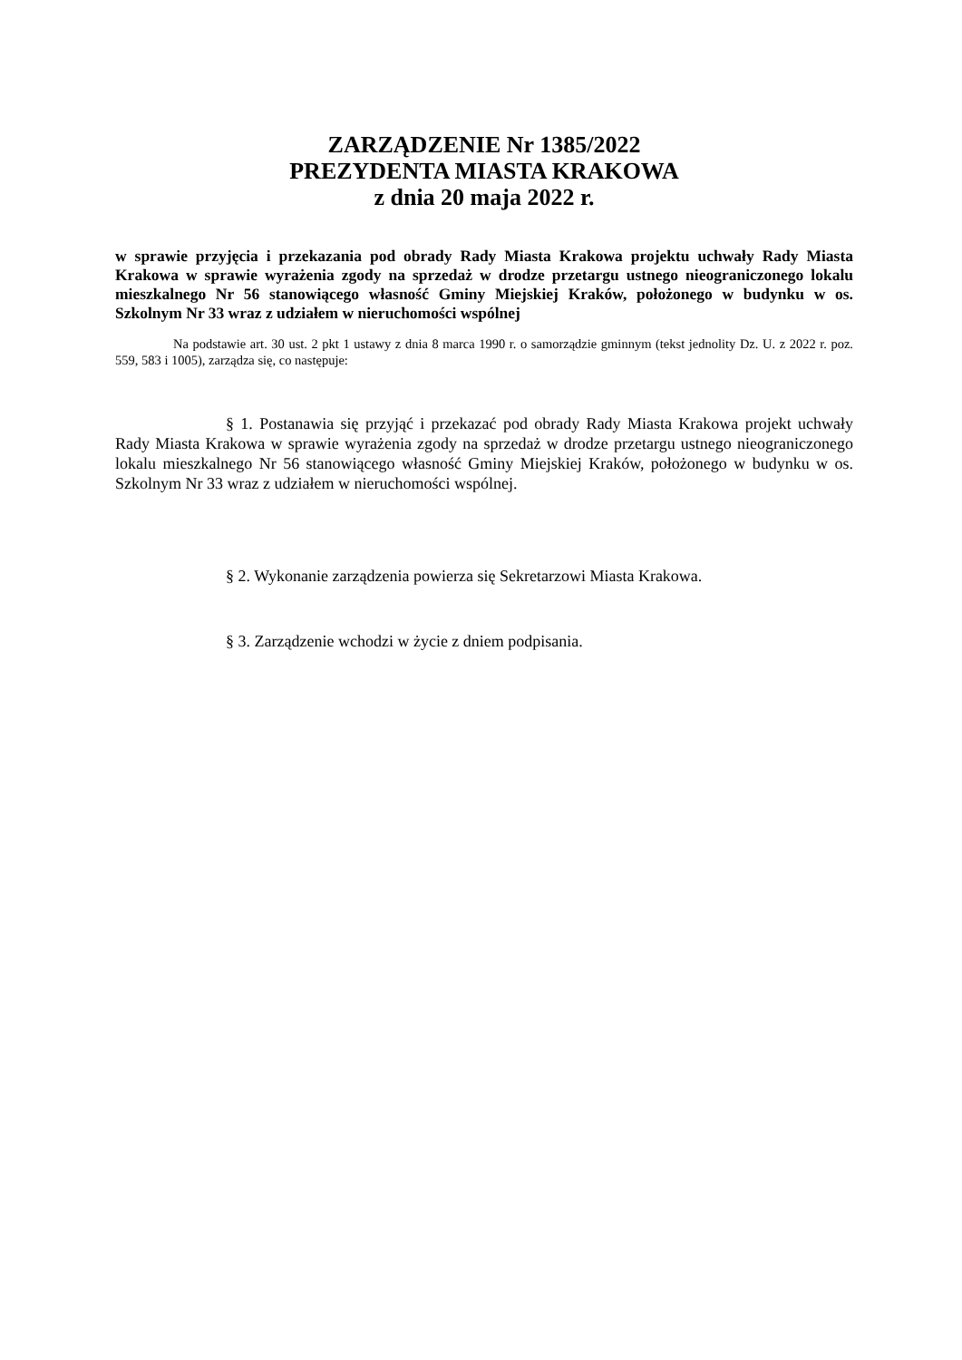ZARZĄDZENIE Nr 1385/2022
PREZYDENTA MIASTA KRAKOWA
z dnia 20 maja 2022 r.
w sprawie przyjęcia i przekazania pod obrady Rady Miasta Krakowa projektu uchwały Rady Miasta Krakowa w sprawie wyrażenia zgody na sprzedaż w drodze przetargu ustnego nieograniczonego lokalu mieszkalnego Nr 56 stanowiącego własność Gminy Miejskiej Kraków, położonego w budynku w os. Szkolnym Nr 33 wraz z udziałem w nieruchomości wspólnej
Na podstawie art. 30 ust. 2 pkt 1 ustawy z dnia 8 marca 1990 r. o samorządzie gminnym (tekst jednolity Dz. U. z 2022 r. poz. 559, 583 i 1005), zarządza się, co następuje:
§ 1. Postanawia się przyjąć i przekazać pod obrady Rady Miasta Krakowa projekt uchwały Rady Miasta Krakowa w sprawie wyrażenia zgody na sprzedaż w drodze przetargu ustnego nieograniczonego lokalu mieszkalnego Nr 56 stanowiącego własność Gminy Miejskiej Kraków, położonego w budynku w os. Szkolnym Nr 33 wraz z udziałem w nieruchomości wspólnej.
§ 2. Wykonanie zarządzenia powierza się Sekretarzowi Miasta Krakowa.
§ 3. Zarządzenie wchodzi w życie z dniem podpisania.